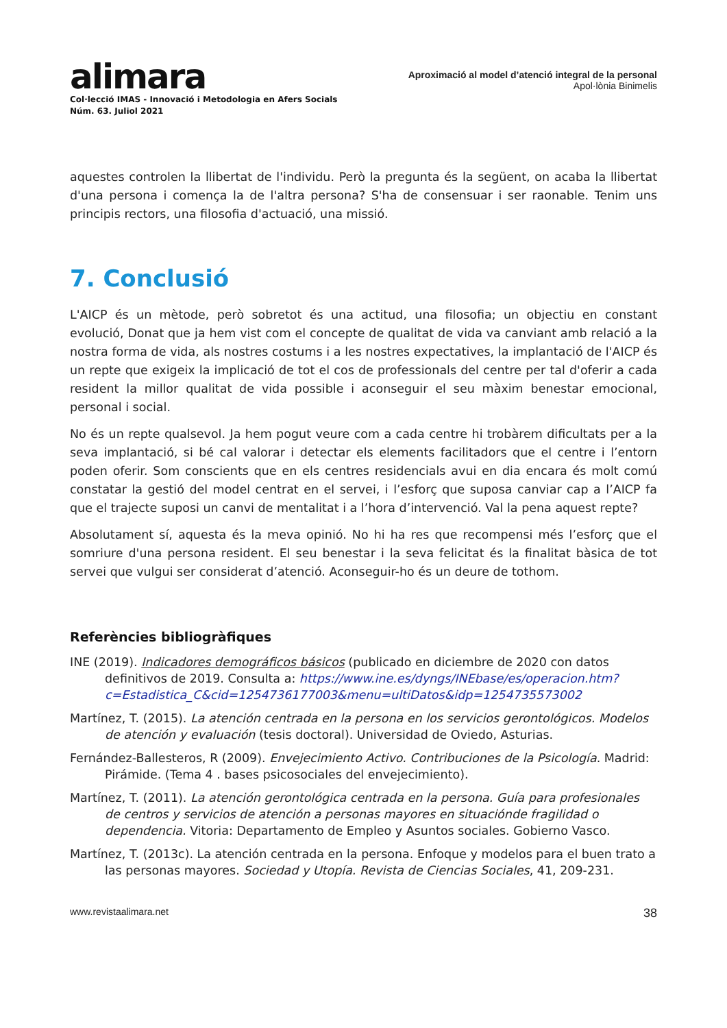alimara
Col·lecció IMAS - Innovació i Metodologia en Afers Socials
Núm. 63. Juliol 2021
Aproximació al model d’atenció integral de la personal
Apol·lònia Binimelis
aquestes controlen la llibertat de l'individu. Però la pregunta és la següent, on acaba la llibertat d'una persona i comença la de l'altra persona? S'ha de consensuar i ser raonable. Tenim uns principis rectors, una filosofia d'actuació, una missió.
7. Conclusió
L'AICP és un mètode, però sobretot és una actitud, una filosofia; un objectiu en constant evolució, Donat que ja hem vist com el concepte de qualitat de vida va canviant amb relació a la nostra forma de vida, als nostres costums i a les nostres expectatives, la implantació de l'AICP és un repte que exigeix la implicació de tot el cos de professionals del centre per tal d'oferir a cada resident la millor qualitat de vida possible i aconseguir el seu màxim benestar emocional, personal i social.
No és un repte qualsevol. Ja hem pogut veure com a cada centre hi trobàrem dificultats per a la seva implantació, si bé cal valorar i detectar els elements facilitadors que el centre i l’entorn poden oferir. Som conscients que en els centres residencials avui en dia encara és molt comú constatar la gestió del model centrat en el servei, i l’esforç que suposa canviar cap a l’AICP fa que el trajecte suposi un canvi de mentalitat i a l’hora d’intervenció. Val la pena aquest repte?
Absolutament sí, aquesta és la meva opinió. No hi ha res que recompensi més l’esforç que el somriure d'una persona resident. El seu benestar i la seva felicitat és la finalitat bàsica de tot servei que vulgui ser considerat d’atenció. Aconseguir-ho és un deure de tothom.
Referències bibliogràfiques
INE (2019). Indicadores demográficos básicos (publicado en diciembre de 2020 con datos definitivos de 2019. Consulta a: https://www.ine.es/dyngs/INEbase/es/operacion.htm?c=Estadistica_C&cid=1254736177003&menu=ultiDatos&idp=1254735573002
Martínez, T. (2015). La atención centrada en la persona en los servicios gerontológicos. Modelos de atención y evaluación (tesis doctoral). Universidad de Oviedo, Asturias.
Fernández-Ballesteros, R (2009). Envejecimiento Activo. Contribuciones de la Psicología. Madrid: Pirámide. (Tema 4 . bases psicosociales del envejecimiento).
Martínez, T. (2011). La atención gerontológica centrada en la persona. Guía para profesionales de centros y servicios de atención a personas mayores en situaciónde fragilidad o dependencia. Vitoria: Departamento de Empleo y Asuntos sociales. Gobierno Vasco.
Martínez, T. (2013c). La atención centrada en la persona. Enfoque y modelos para el buen trato a las personas mayores. Sociedad y Utopía. Revista de Ciencias Sociales, 41, 209-231.
www.revistaalimara.net 38